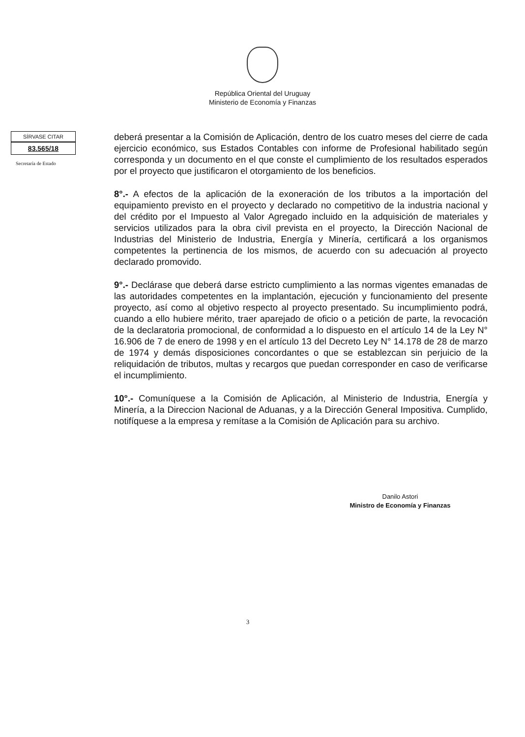República Oriental del Uruguay
Ministerio de Economía y Finanzas
SÍRVASE CITAR
83.565/18
Secretaría de Estado
deberá presentar a la Comisión de Aplicación, dentro de los cuatro meses del cierre de cada ejercicio económico, sus Estados Contables con informe de Profesional habilitado según corresponda y un documento en el que conste el cumplimiento de los resultados esperados por el proyecto que justificaron el otorgamiento de los beneficios.
8°.- A efectos de la aplicación de la exoneración de los tributos a la importación del equipamiento previsto en el proyecto y declarado no competitivo de la industria nacional y del crédito por el Impuesto al Valor Agregado incluido en la adquisición de materiales y servicios utilizados para la obra civil prevista en el proyecto, la Dirección Nacional de Industrias del Ministerio de Industria, Energía y Minería, certificará a los organismos competentes la pertinencia de los mismos, de acuerdo con su adecuación al proyecto declarado promovido.
9°.- Declárase que deberá darse estricto cumplimiento a las normas vigentes emanadas de las autoridades competentes en la implantación, ejecución y funcionamiento del presente proyecto, así como al objetivo respecto al proyecto presentado. Su incumplimiento podrá, cuando a ello hubiere mérito, traer aparejado de oficio o a petición de parte, la revocación de la declaratoria promocional, de conformidad a lo dispuesto en el artículo 14 de la Ley N° 16.906 de 7 de enero de 1998 y en el artículo 13 del Decreto Ley N° 14.178 de 28 de marzo de 1974 y demás disposiciones concordantes o que se establezcan sin perjuicio de la reliquidación de tributos, multas y recargos que puedan corresponder en caso de verificarse el incumplimiento.
10°.- Comuníquese a la Comisión de Aplicación, al Ministerio de Industria, Energía y Minería, a la Direccion Nacional de Aduanas, y a la Dirección General Impositiva. Cumplido, notifíquese a la empresa y remítase a la Comisión de Aplicación para su archivo.
Danilo Astori
Ministro de Economía y Finanzas
3